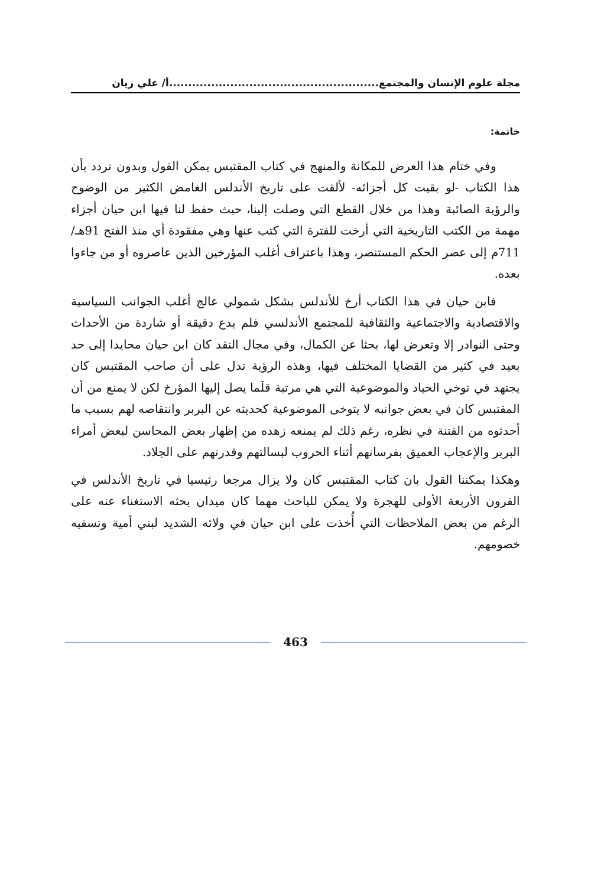مجلة علوم الإنسان والمجتمع.......................................................أ/ علي زيان
خاتمة:
وفي ختام هذا العرض للمكانة والمنهج في كتاب المقتبس يمكن القول وبدون تردد بأن هذا الكتاب -لو بقيت كل أجزائه- لألقت على تاريخ الأندلس الغامض الكثير من الوضوح والرؤية الصائبة وهذا من خلال القطع التي وصلت إلينا، حيث حفظ لنا فيها ابن حيان أجزاء مهمة من الكتب التاريخية التي أرخت للفترة التي كتب عنها وهي مفقودة أي منذ الفتح 91هـ/ 711م إلى عصر الحكم المستنصر، وهذا باعتراف أغلب المؤرخين الذين عاصروه أو من جاءوا بعده.
فابن حيان في هذا الكتاب أرخ للأندلس بشكل شمولي عالج أغلب الجوانب السياسية والاقتصادية والاجتماعية والثقافية للمجتمع الأندلسي فلم يدع دقيقة أو شاردة من الأحداث وحتى النوادر إلا وتعرض لها، بحثا عن الكمال، وفي مجال النقد كان ابن حيان محايدا إلى حد بعيد في كثير من القضايا المختلف فيها، وهذه الرؤية تدل على أن صاحب المقتبس كان يجتهد في توخي الحياد والموضوعية التي هي مرتبة قلَما يصل إليها المؤرخ لكن لا يمنع من أن المقتبس كان في بعض جوانبه لا يتوخى الموضوعية كحديثه عن البربر وانتقاصه لهم بسبب ما أحدثوه من الفتنة في نظره، رغم ذلك لم يمنعه زهده من إظهار بعض المحاسن لبعض أمراء البربر والإعجاب العميق بفرسانهم أثناء الحروب لبسالتهم وقدرتهم على الجلاد.
وهكذا يمكننا القول بان كتاب المقتبس كان ولا يزال مرجعا رئيسيا في تاريخ الأندلس في القرون الأربعة الأولى للهجرة ولا يمكن للباحث مهما كان ميدان بحثه الاستغناء عنه على الرغم من بعض الملاحظات التي أُخذت على ابن حيان في ولائه الشديد لبني أمية وتسفيه خصومهم.
463